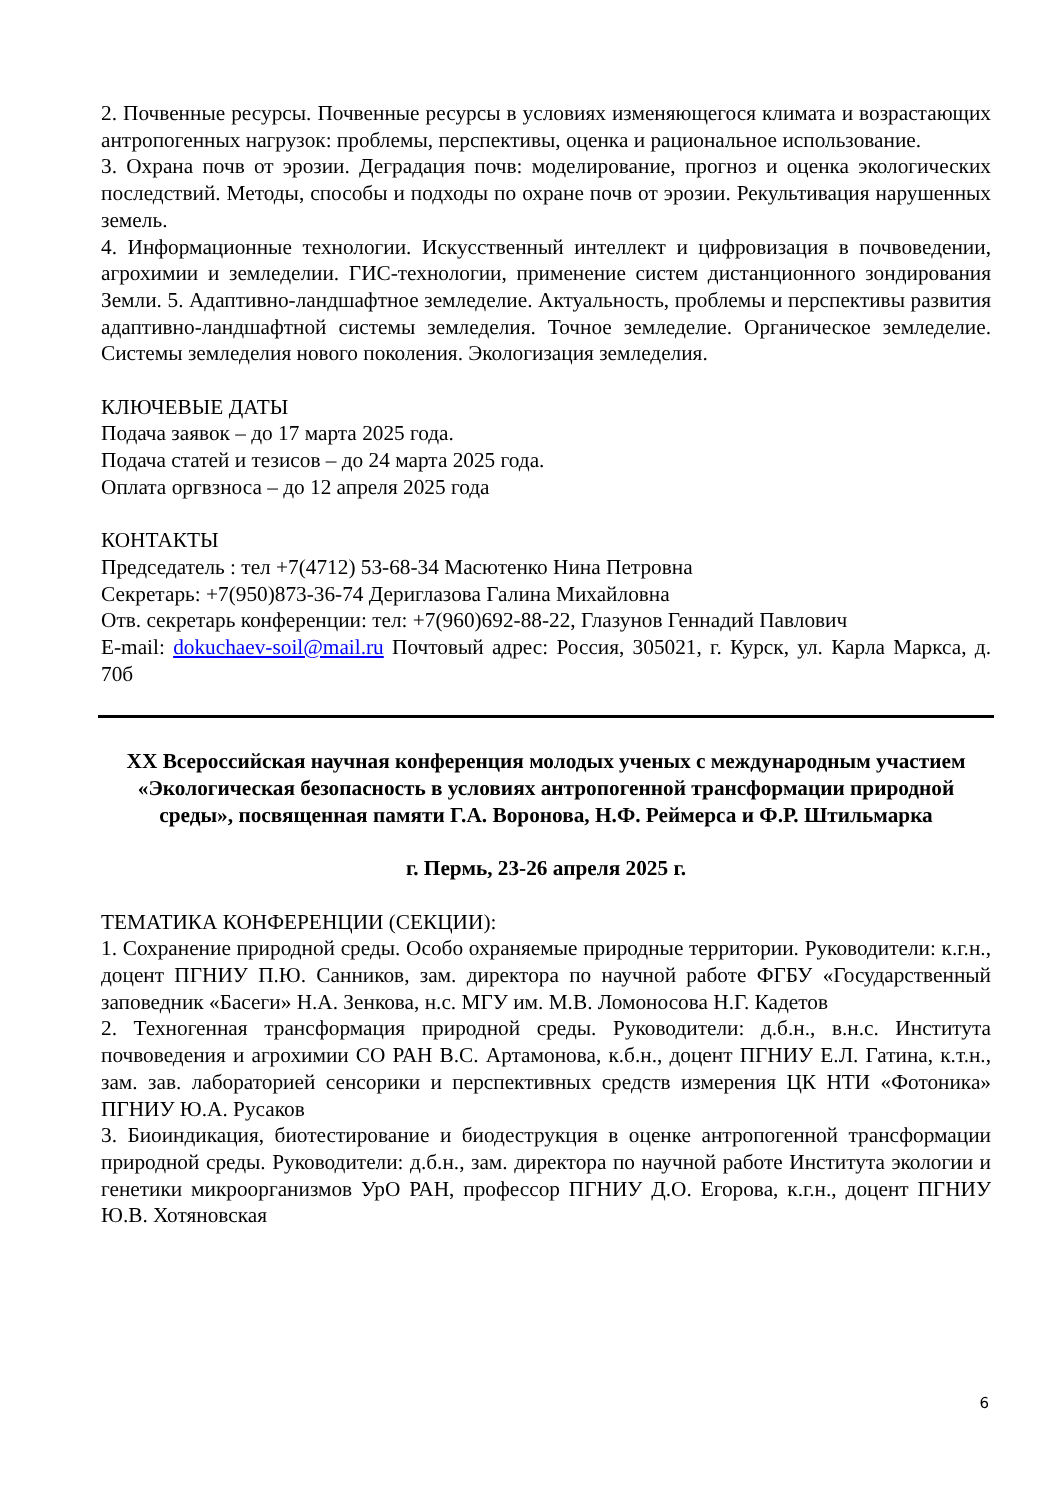2. Почвенные ресурсы. Почвенные ресурсы в условиях изменяющегося климата и возрастающих антропогенных нагрузок: проблемы, перспективы, оценка и рациональное использование.
3. Охрана почв от эрозии. Деградация почв: моделирование, прогноз и оценка экологических последствий. Методы, способы и подходы по охране почв от эрозии. Рекультивация нарушенных земель.
4. Информационные технологии. Искусственный интеллект и цифровизация в почвоведении, агрохимии и земледелии. ГИС-технологии, применение систем дистанционного зондирования Земли. 5. Адаптивно-ландшафтное земледелие. Актуальность, проблемы и перспективы развития адаптивно-ландшафтной системы земледелия. Точное земледелие. Органическое земледелие. Системы земледелия нового поколения. Экологизация земледелия.
КЛЮЧЕВЫЕ ДАТЫ
Подача заявок – до 17 марта 2025 года.
Подача статей и тезисов – до 24 марта 2025 года.
Оплата оргвзноса – до 12 апреля 2025 года
КОНТАКТЫ
Председатель : тел +7(4712) 53-68-34 Масютенко Нина Петровна
Секретарь: +7(950)873-36-74 Дериглазова Галина Михайловна
Отв. секретарь конференции: тел: +7(960)692-88-22, Глазунов Геннадий Павлович
E-mail: dokuchaev-soil@mail.ru Почтовый адрес: Россия, 305021, г. Курск, ул. Карла Маркса, д. 70б
XX Всероссийская научная конференция молодых ученых с международным участием «Экологическая безопасность в условиях антропогенной трансформации природной среды», посвященная памяти Г.А. Воронова, Н.Ф. Реймерса и Ф.Р. Штильмарка
г. Пермь, 23-26 апреля 2025 г.
ТЕМАТИКА КОНФЕРЕНЦИИ (СЕКЦИИ):
1. Сохранение природной среды. Особо охраняемые природные территории. Руководители: к.г.н., доцент ПГНИУ П.Ю. Санников, зам. директора по научной работе ФГБУ «Государственный заповедник «Басеги» Н.А. Зенкова, н.с. МГУ им. М.В. Ломоносова Н.Г. Кадетов
2. Техногенная трансформация природной среды. Руководители: д.б.н., в.н.с. Института почвоведения и агрохимии СО РАН В.С. Артамонова, к.б.н., доцент ПГНИУ Е.Л. Гатина, к.т.н., зам. зав. лабораторией сенсорики и перспективных средств измерения ЦК НТИ «Фотоника» ПГНИУ Ю.А. Русаков
3. Биоиндикация, биотестирование и биодеструкция в оценке антропогенной трансформации природной среды. Руководители: д.б.н., зам. директора по научной работе Института экологии и генетики микроорганизмов УрО РАН, профессор ПГНИУ Д.О. Егорова, к.г.н., доцент ПГНИУ Ю.В. Хотяновская
6